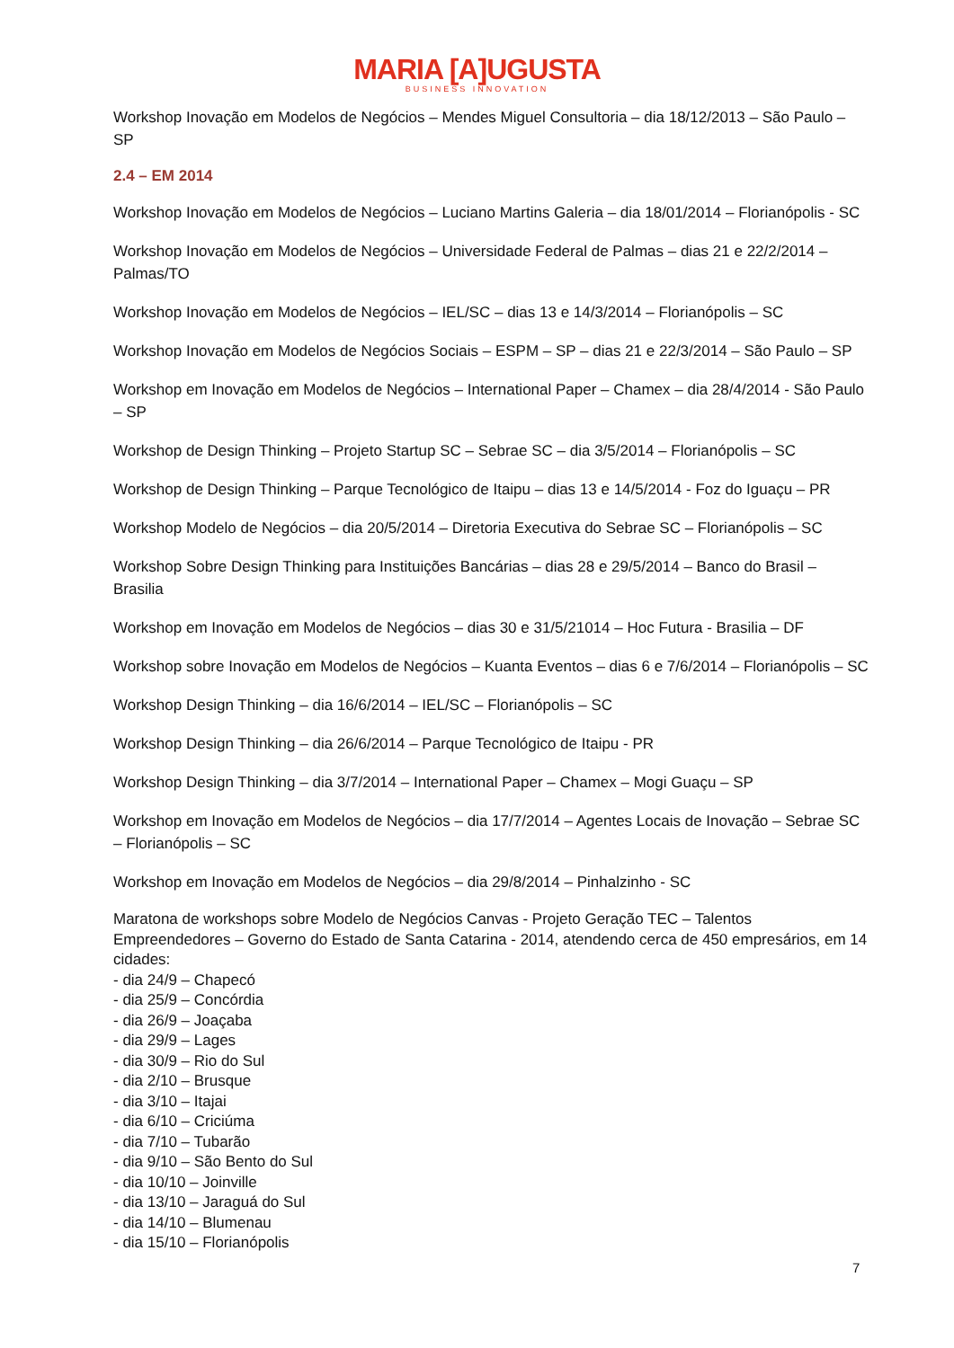MARIA [A]UGUSTA
BUSINESS INNOVATION
Workshop Inovação em Modelos de Negócios – Mendes Miguel Consultoria – dia 18/12/2013 – São Paulo – SP
2.4 – EM 2014
Workshop Inovação em Modelos de Negócios – Luciano Martins Galeria – dia 18/01/2014 – Florianópolis - SC
Workshop Inovação em Modelos de Negócios – Universidade Federal de Palmas – dias 21 e 22/2/2014 – Palmas/TO
Workshop Inovação em Modelos de Negócios – IEL/SC – dias 13 e 14/3/2014 – Florianópolis – SC
Workshop Inovação em Modelos de Negócios Sociais – ESPM – SP – dias 21 e 22/3/2014 – São Paulo – SP
Workshop em Inovação em Modelos de Negócios – International Paper – Chamex – dia 28/4/2014 - São Paulo – SP
Workshop de Design Thinking – Projeto Startup SC – Sebrae SC – dia 3/5/2014 – Florianópolis – SC
Workshop de Design Thinking – Parque Tecnológico de Itaipu – dias 13 e 14/5/2014 - Foz do Iguaçu – PR
Workshop Modelo de Negócios – dia 20/5/2014 – Diretoria Executiva do Sebrae SC – Florianópolis – SC
Workshop Sobre Design Thinking para Instituições Bancárias – dias 28 e 29/5/2014 – Banco do Brasil – Brasilia
Workshop em Inovação em Modelos de Negócios – dias 30 e 31/5/21014 – Hoc Futura - Brasilia – DF
Workshop sobre Inovação em Modelos de Negócios – Kuanta Eventos – dias 6 e 7/6/2014 – Florianópolis – SC
Workshop Design Thinking – dia 16/6/2014 – IEL/SC – Florianópolis – SC
Workshop Design Thinking – dia 26/6/2014 – Parque Tecnológico de Itaipu - PR
Workshop Design Thinking – dia 3/7/2014 – International Paper – Chamex – Mogi Guaçu – SP
Workshop em Inovação em Modelos de Negócios – dia 17/7/2014 – Agentes Locais de Inovação – Sebrae SC – Florianópolis – SC
Workshop em Inovação em Modelos de Negócios – dia 29/8/2014 – Pinhalzinho - SC
Maratona de workshops sobre Modelo de Negócios Canvas - Projeto Geração TEC – Talentos Empreendedores – Governo do Estado de Santa Catarina - 2014, atendendo cerca de 450 empresários, em 14 cidades:
- dia 24/9 – Chapecó
- dia 25/9 – Concórdia
- dia 26/9 – Joaçaba
- dia 29/9 – Lages
- dia 30/9 – Rio do Sul
- dia 2/10 – Brusque
- dia 3/10 – Itajai
- dia 6/10 – Criciúma
- dia 7/10 – Tubarão
- dia 9/10 – São Bento do Sul
- dia 10/10 – Joinville
- dia 13/10 – Jaraguá do Sul
- dia 14/10 – Blumenau
- dia 15/10 – Florianópolis
7